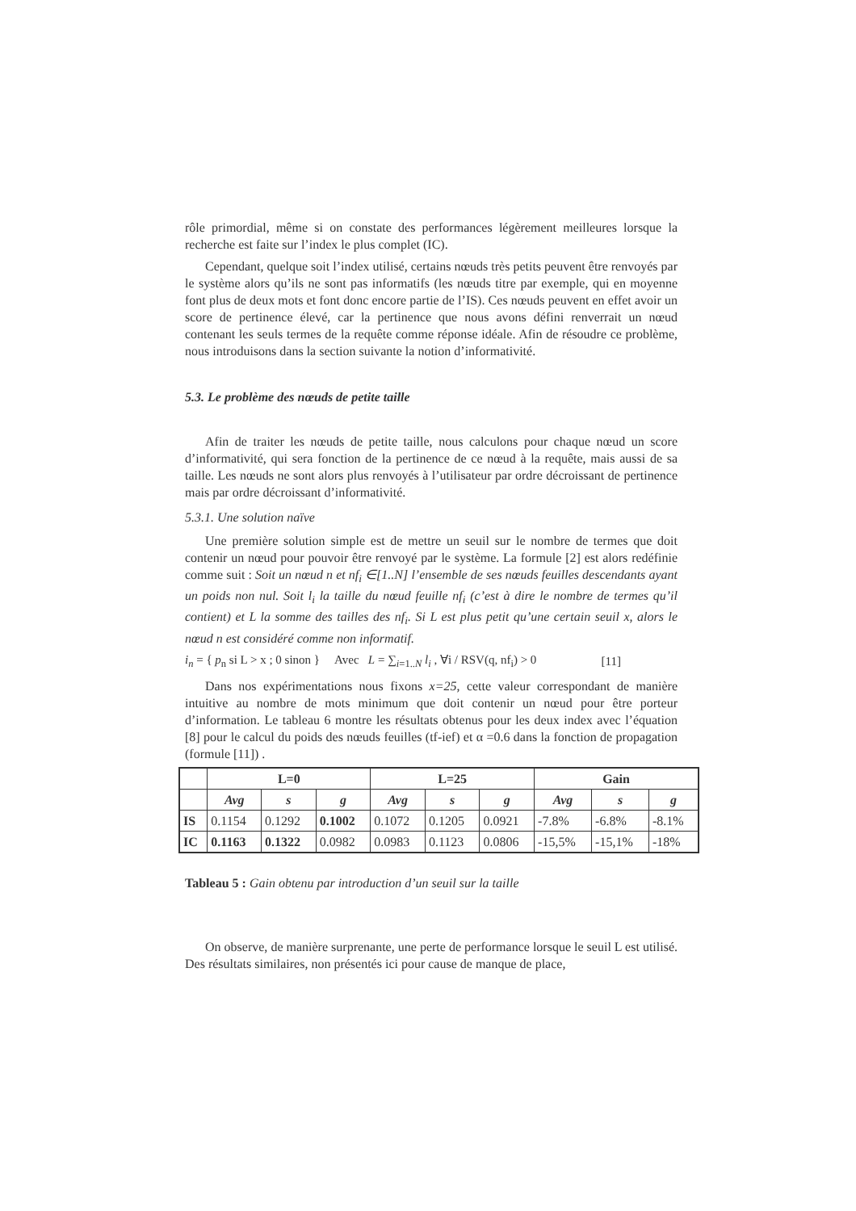rôle primordial, même si on constate des performances légèrement meilleures lorsque la recherche est faite sur l’index le plus complet (IC).
Cependant, quelque soit l’index utilisé, certains nœuds très petits peuvent être renvoyés par le système alors qu’ils ne sont pas informatifs (les nœuds titre par exemple, qui en moyenne font plus de deux mots et font donc encore partie de l’IS). Ces nœuds peuvent en effet avoir un score de pertinence élevé, car la pertinence que nous avons défini renverrait un nœud contenant les seuls termes de la requête comme réponse idéale. Afin de résoudre ce problème, nous introduisons dans la section suivante la notion d’informativité.
5.3. Le problème des nœuds de petite taille
Afin de traiter les nœuds de petite taille, nous calculons pour chaque nœud un score d’informativité, qui sera fonction de la pertinence de ce nœud à la requête, mais aussi de sa taille. Les nœuds ne sont alors plus renvoyés à l’utilisateur par ordre décroissant de pertinence mais par ordre décroissant d’informativité.
5.3.1. Une solution naïve
Une première solution simple est de mettre un seuil sur le nombre de termes que doit contenir un nœud pour pouvoir être renvoyé par le système. La formule [2] est alors redéfinie comme suit : Soit un nœud n et nf<sub>i</sub> ∈[1..N] l’ensemble de ses nœuds feuilles descendants ayant un poids non nul. Soit l<sub>i</sub> la taille du nœud feuille nf<sub>i</sub> (c’est à dire le nombre de termes qu’il contient) et L la somme des tailles des nf<sub>i</sub>. Si L est plus petit qu’une certain seuil x, alors le nœud n est considéré comme non informatif.
i<sub>n</sub> = { p<sub>n</sub> si L > x ; 0 sinon } Avec L = ∑<sub>i=1..N</sub> l<sub>i</sub> , ∀i / RSV(q, nf<sub>i</sub>) > 0 [11]
Dans nos expérimentations nous fixons x=25, cette valeur correspondant de manière intuitive au nombre de mots minimum que doit contenir un nœud pour être porteur d’information. Le tableau 6 montre les résultats obtenus pour les deux index avec l’équation [8] pour le calcul du poids des nœuds feuilles (tf-ief) et α =0.6 dans la fonction de propagation (formule [11]) .
| | L=0 | | | L=25 | | | Gain | | |
| --- | --- | --- | --- | --- | --- | --- | --- | --- | --- |
| | Avg | s | g | Avg | s | g | Avg | s | g |
| IS | 0.1154 | 0.1292 | 0.1002 | 0.1072 | 0.1205 | 0.0921 | -7.8% | -6.8% | -8.1% |
| IC | 0.1163 | 0.1322 | 0.0982 | 0.0983 | 0.1123 | 0.0806 | -15,5% | -15,1% | -18% |
Tableau 5 : Gain obtenu par introduction d’un seuil sur la taille
On observe, de manière surprenante, une perte de performance lorsque le seuil L est utilisé. Des résultats similaires, non présentés ici pour cause de manque de place,